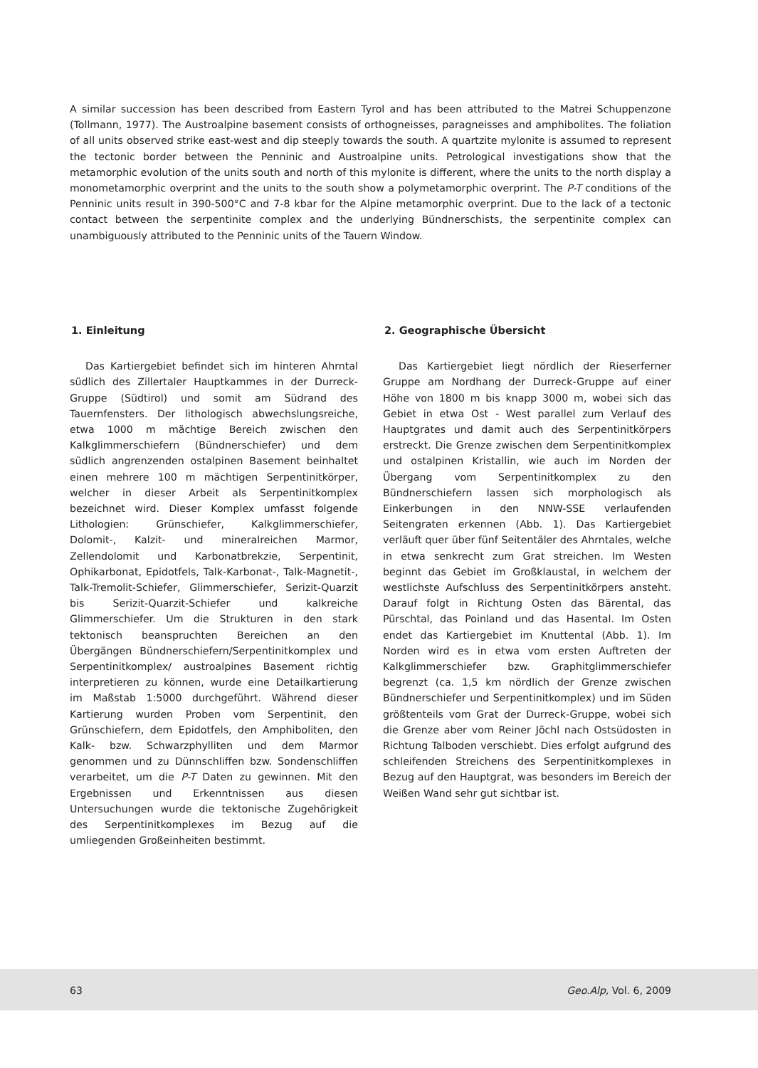A similar succession has been described from Eastern Tyrol and has been attributed to the Matrei Schuppenzone (Tollmann, 1977). The Austroalpine basement consists of orthogneisses, paragneisses and amphibolites. The foliation of all units observed strike east-west and dip steeply towards the south. A quartzite mylonite is assumed to represent the tectonic border between the Penninic and Austroalpine units. Petrological investigations show that the metamorphic evolution of the units south and north of this mylonite is different, where the units to the north display a monometamorphic overprint and the units to the south show a polymetamorphic overprint. The P-T conditions of the Penninic units result in 390-500°C and 7-8 kbar for the Alpine metamorphic overprint. Due to the lack of a tectonic contact between the serpentinite complex and the underlying Bündnerschists, the serpentinite complex can unambiguously attributed to the Penninic units of the Tauern Window.
1. Einleitung
Das Kartiergebiet befindet sich im hinteren Ahrntal südlich des Zillertaler Hauptkammes in der Durreck-Gruppe (Südtirol) und somit am Südrand des Tauernfensters. Der lithologisch abwechslungsreiche, etwa 1000 m mächtige Bereich zwischen den Kalkglimmerschiefern (Bündnerschiefer) und dem südlich angrenzenden ostalpinen Basement beinhaltet einen mehrere 100 m mächtigen Serpentinitkörper, welcher in dieser Arbeit als Serpentinitkomplex bezeichnet wird. Dieser Komplex umfasst folgende Lithologien: Grünschiefer, Kalkglimmerschiefer, Dolomit-, Kalzit- und mineralreichen Marmor, Zellendolomit und Karbonatbrekzie, Serpentinit, Ophikarbonat, Epidotfels, Talk-Karbonat-, Talk-Magnetit-, Talk-Tremolit-Schiefer, Glimmerschiefer, Serizit-Quarzit bis Serizit-Quarzit-Schiefer und kalkreiche Glimmerschiefer. Um die Strukturen in den stark tektonisch beanspruchten Bereichen an den Übergängen Bündnerschiefern/Serpentinitkomplex und Serpentinitkomplex/ austroalpines Basement richtig interpretieren zu können, wurde eine Detailkartierung im Maßstab 1:5000 durchgeführt. Während dieser Kartierung wurden Proben vom Serpentinit, den Grünschiefern, dem Epidotfels, den Amphiboliten, den Kalk- bzw. Schwarzphylliten und dem Marmor genommen und zu Dünnschliffen bzw. Sondenschliffen verarbeitet, um die P-T Daten zu gewinnen. Mit den Ergebnissen und Erkenntnissen aus diesen Untersuchungen wurde die tektonische Zugehörigkeit des Serpentinitkomplexes im Bezug auf die umliegenden Großeinheiten bestimmt.
2. Geographische Übersicht
Das Kartiergebiet liegt nördlich der Rieserferner Gruppe am Nordhang der Durreck-Gruppe auf einer Höhe von 1800 m bis knapp 3000 m, wobei sich das Gebiet in etwa Ost - West parallel zum Verlauf des Hauptgrates und damit auch des Serpentinitkörpers erstreckt. Die Grenze zwischen dem Serpentinitkomplex und ostalpinen Kristallin, wie auch im Norden der Übergang vom Serpentinitkomplex zu den Bündnerschiefern lassen sich morphologisch als Einkerbungen in den NNW-SSE verlaufenden Seitengraten erkennen (Abb. 1). Das Kartiergebiet verläuft quer über fünf Seitentäler des Ahrntales, welche in etwa senkrecht zum Grat streichen. Im Westen beginnt das Gebiet im Großklaustal, in welchem der westlichste Aufschluss des Serpentinitkörpers ansteht. Darauf folgt in Richtung Osten das Bärental, das Pürschtal, das Poinland und das Hasental. Im Osten endet das Kartiergebiet im Knuttental (Abb. 1). Im Norden wird es in etwa vom ersten Auftreten der Kalkglimmerschiefer bzw. Graphitglimmerschiefer begrenzt (ca. 1,5 km nördlich der Grenze zwischen Bündnerschiefer und Serpentinitkomplex) und im Süden größtenteils vom Grat der Durreck-Gruppe, wobei sich die Grenze aber vom Reiner Jöchl nach Ostsüdosten in Richtung Talboden verschiebt. Dies erfolgt aufgrund des schleifenden Streichens des Serpentinitkomplexes in Bezug auf den Hauptgrat, was besonders im Bereich der Weißen Wand sehr gut sichtbar ist.
63 Geo.Alp, Vol. 6, 2009